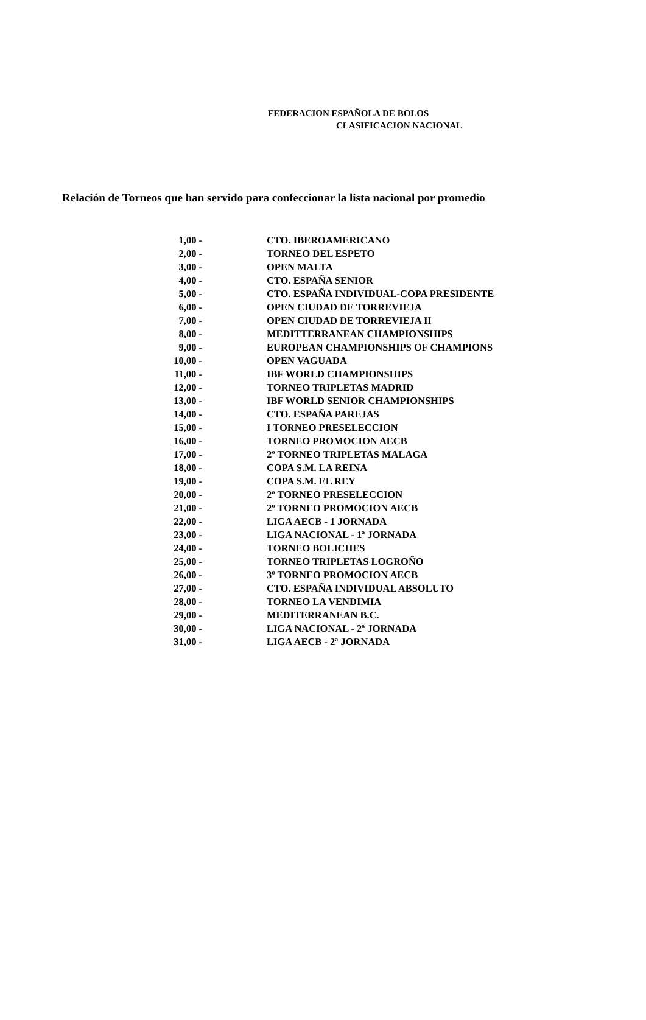FEDERACION ESPAÑOLA DE BOLOS
CLASIFICACION NACIONAL
Relación de Torneos que han servido para confeccionar la lista nacional por promedio
| 1,00 - | CTO. IBEROAMERICANO |
| 2,00 - | TORNEO DEL ESPETO |
| 3,00 - | OPEN MALTA |
| 4,00 - | CTO. ESPAÑA SENIOR |
| 5,00 - | CTO. ESPAÑA INDIVIDUAL-COPA PRESIDENTE |
| 6,00 - | OPEN CIUDAD DE TORREVIEJA |
| 7,00 - | OPEN CIUDAD DE TORREVIEJA II |
| 8,00 - | MEDITTERRANEAN CHAMPIONSHIPS |
| 9,00 - | EUROPEAN CHAMPIONSHIPS OF CHAMPIONS |
| 10,00 - | OPEN VAGUADA |
| 11,00 - | IBF WORLD CHAMPIONSHIPS |
| 12,00 - | TORNEO TRIPLETAS MADRID |
| 13,00 - | IBF WORLD SENIOR CHAMPIONSHIPS |
| 14,00 - | CTO. ESPAÑA PAREJAS |
| 15,00 - | I TORNEO PRESELECCION |
| 16,00 - | TORNEO PROMOCION AECB |
| 17,00 - | 2º TORNEO TRIPLETAS MALAGA |
| 18,00 - | COPA S.M. LA REINA |
| 19,00 - | COPA S.M. EL REY |
| 20,00 - | 2º TORNEO PRESELECCION |
| 21,00 - | 2º TORNEO PROMOCION AECB |
| 22,00 - | LIGA AECB - 1 JORNADA |
| 23,00 - | LIGA NACIONAL - 1ª JORNADA |
| 24,00 - | TORNEO BOLICHES |
| 25,00 - | TORNEO TRIPLETAS LOGROÑO |
| 26,00 - | 3º TORNEO PROMOCION AECB |
| 27,00 - | CTO. ESPAÑA INDIVIDUAL ABSOLUTO |
| 28,00 - | TORNEO LA VENDIMIA |
| 29,00 - | MEDITERRANEAN B.C. |
| 30,00 - | LIGA NACIONAL - 2ª JORNADA |
| 31,00 - | LIGA AECB - 2ª JORNADA |